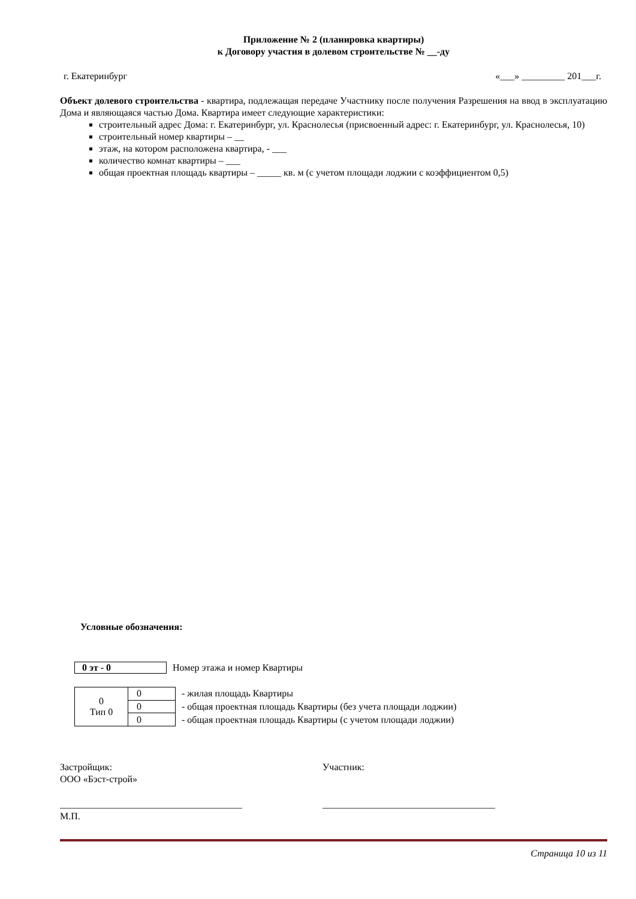Приложение № 2 (планировка квартиры)
к Договору участия в долевом строительстве № __-ду
г. Екатеринбург «___» _________ 201___г.
Объект долевого строительства - квартира, подлежащая передаче Участнику после получения Разрешения на ввод в эксплуатацию Дома и являющаяся частью Дома. Квартира имеет следующие характеристики:
строительный адрес Дома: г. Екатеринбург, ул. Краснолесья (присвоенный адрес: г. Екатеринбург, ул. Краснолесья, 10)
строительный номер квартиры – __
этаж, на котором расположена квартира, - ___
количество комнат квартиры – ___
общая проектная площадь квартиры – _____ кв. м (с учетом площади лоджии с коэффициентом 0,5)
Условные обозначения:
0 эт - 0 Номер этажа и номер Квартиры
| 0 Тип 0 | 0 |
| | 0 |
| | 0 |
- жилая площадь Квартиры
- общая проектная площадь Квартиры (без учета площади лоджии)
- общая проектная площадь Квартиры (с учетом площади лоджии)
Застройщик:
ООО «Бэст-строй»
______________________________________
М.П.
Участник:
____________________________________
Страница 10 из 11